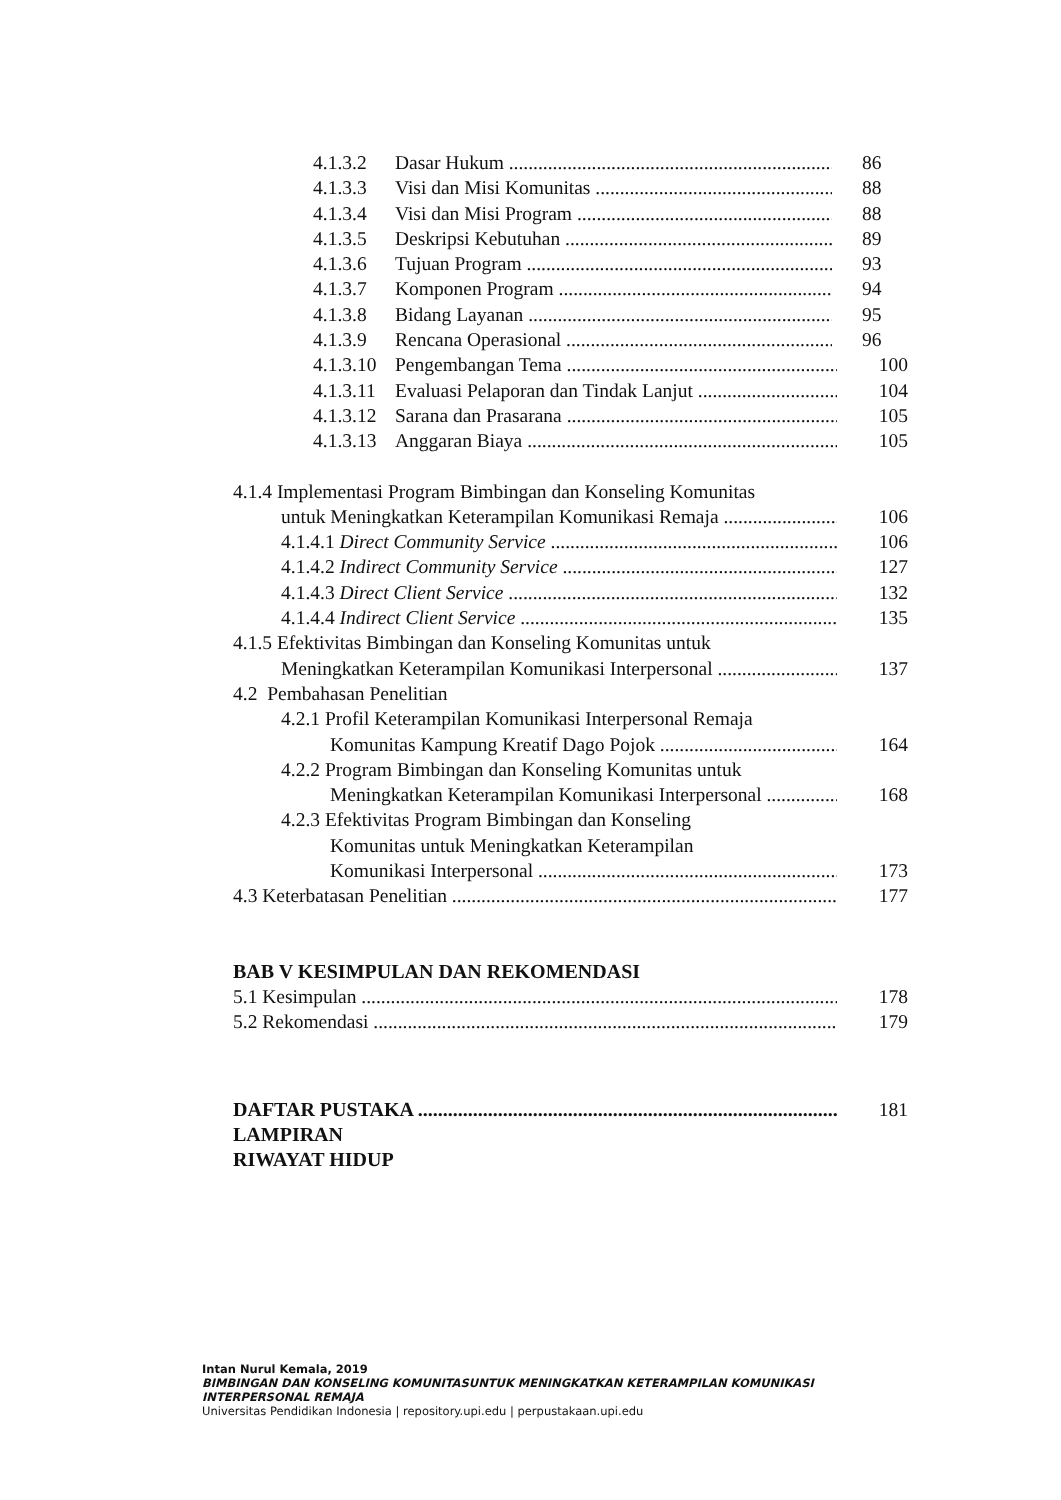4.1.3.2 Dasar Hukum 86
4.1.3.3 Visi dan Misi Komunitas 88
4.1.3.4 Visi dan Misi Program 88
4.1.3.5 Deskripsi Kebutuhan 89
4.1.3.6 Tujuan Program 93
4.1.3.7 Komponen Program 94
4.1.3.8 Bidang Layanan 95
4.1.3.9 Rencana Operasional 96
4.1.3.10 Pengembangan Tema 100
4.1.3.11 Evaluasi Pelaporan dan Tindak Lanjut 104
4.1.3.12 Sarana dan Prasarana 105
4.1.3.13 Anggaran Biaya 105
4.1.4 Implementasi Program Bimbingan dan Konseling Komunitas
untuk Meningkatkan Keterampilan Komunikasi Remaja 106
4.1.4.1 Direct Community Service 106
4.1.4.2 Indirect Community Service 127
4.1.4.3 Direct Client Service 132
4.1.4.4 Indirect Client Service 135
4.1.5 Efektivitas Bimbingan dan Konseling Komunitas untuk
Meningkatkan Keterampilan Komunikasi Interpersonal 137
4.2 Pembahasan Penelitian
4.2.1 Profil Keterampilan Komunikasi Interpersonal Remaja
Komunitas Kampung Kreatif Dago Pojok 164
4.2.2 Program Bimbingan dan Konseling Komunitas untuk
Meningkatkan Keterampilan Komunikasi Interpersonal 168
4.2.3 Efektivitas Program Bimbingan dan Konseling
Komunitas untuk Meningkatkan Keterampilan
Komunikasi Interpersonal 173
4.3 Keterbatasan Penelitian 177
BAB V KESIMPULAN DAN REKOMENDASI
5.1 Kesimpulan 178
5.2 Rekomendasi 179
DAFTAR PUSTAKA 181
LAMPIRAN
RIWAYAT HIDUP
Intan Nurul Kemala, 2019
BIMBINGAN DAN KONSELING KOMUNITASUNTUK MENINGKATKAN KETERAMPILAN KOMUNIKASI INTERPERSONAL REMAJA
Universitas Pendidikan Indonesia | repository.upi.edu | perpustakaan.upi.edu